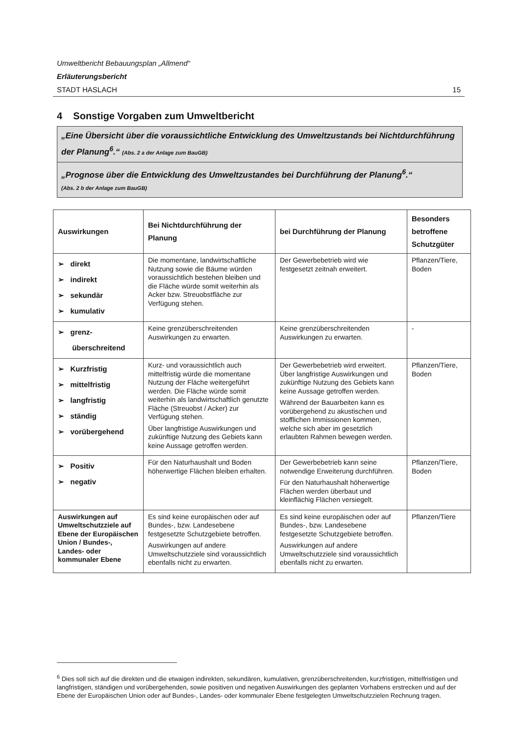Umweltbericht Bebauungsplan „Allmend“
Erläuterungsbericht
STADT HASLACH 15
4 Sonstige Vorgaben zum Umweltbericht
„Eine Übersicht über die voraussichtliche Entwicklung des Umweltzustands bei Nichtdurchführung der Planung<sup>6</sup>.“ (Abs. 2 a der Anlage zum BauGB)
„Prognose über die Entwicklung des Umweltzustandes bei Durchführung der Planung<sup>6</sup>.“
(Abs. 2 b der Anlage zum BauGB)
| Auswirkungen | Bei Nichtdurchführung der Planung | bei Durchführung der Planung | Besonders betroffene Schutzgüter |
| --- | --- | --- | --- |
| ➢ direkt ➢ indirekt ➢ sekundär ➢ kumulativ | Die momentane, landwirtschaftliche Nutzung sowie die Bäume würden voraussichtlich bestehen bleiben und die Fläche würde somit weiterhin als Acker bzw. Streuobstfläche zur Verfügung stehen. | Der Gewerbebetrieb wird wie festgesetzt zeitnah erweitert. | Pflanzen/Tiere, Boden |
| ➢ grenz- überschreitend | Keine grenzüberschreitenden Auswirkungen zu erwarten. | Keine grenzüberschreitenden Auswirkungen zu erwarten. | - |
| ➢ Kurzfristig ➢ mittelfristig ➢ langfristig ➢ ständig ➢ vorübergehend | Kurz- und voraussichtlich auch mittelfristig würde die momentane Nutzung der Fläche weitergeführt werden. Die Fläche würde somit weiterhin als landwirtschaftlich genutzte Fläche (Streuobst / Acker) zur Verfügung stehen. Über langfristige Auswirkungen und zukünftige Nutzung des Gebiets kann keine Aussage getroffen werden. | Der Gewerbebetrieb wird erweitert. Über langfristige Auswirkungen und zukünftige Nutzung des Gebiets kann keine Aussage getroffen werden. Während der Bauarbeiten kann es vorübergehend zu akustischen und stofflichen Immissionen kommen, welche sich aber im gesetzlich erlaubten Rahmen bewegen werden. | Pflanzen/Tiere, Boden |
| ➢ Positiv ➢ negativ | Für den Naturhaushalt und Boden höherwertige Flächen bleiben erhalten. | Der Gewerbebetrieb kann seine notwendige Erweiterung durchführen. Für den Naturhaushalt höherwertige Flächen werden überbaut und kleinflächig Flächen versiegelt. | Pflanzen/Tiere, Boden |
| Auswirkungen auf Umweltschutzziele auf Ebene der Europäischen Union / Bundes-, Landes- oder kommunaler Ebene | Es sind keine europäischen oder auf Bundes-, bzw. Landesebene festgesetzte Schutzgebiete betroffen. Auswirkungen auf andere Umweltschutzziele sind voraussichtlich ebenfalls nicht zu erwarten. | Es sind keine europäischen oder auf Bundes-, bzw. Landesebene festgesetzte Schutzgebiete betroffen. Auswirkungen auf andere Umweltschutzziele sind voraussichtlich ebenfalls nicht zu erwarten. | Pflanzen/Tiere |
<sup>6</sup> Dies soll sich auf die direkten und die etwaigen indirekten, sekundären, kumulativen, grenzüberschreitenden, kurzfristigen, mittelfristigen und langfristigen, ständigen und vorübergehenden, sowie positiven und negativen Auswirkungen des geplanten Vorhabens erstrecken und auf der Ebene der Europäischen Union oder auf Bundes-, Landes- oder kommunaler Ebene festgelegten Umweltschutzzielen Rechnung tragen.